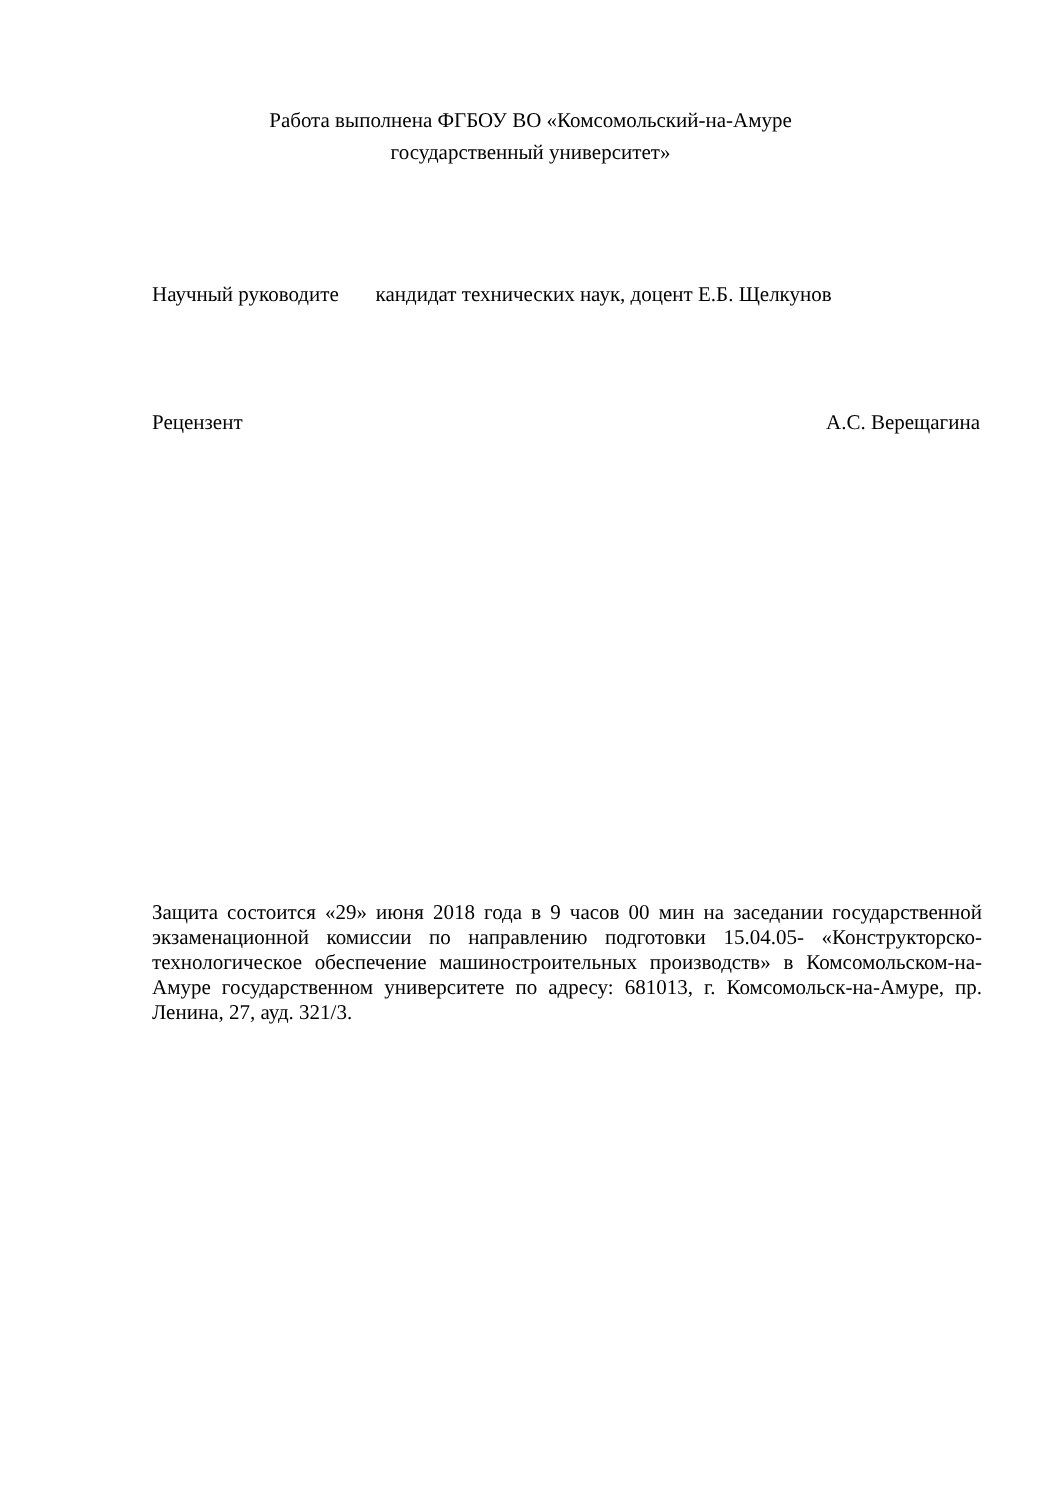Работа выполнена ФГБОУ ВО «Комсомольский-на-Амуре
государственный университет»
Научный руководите кандидат технических наук, доцент Е.Б. Щелкунов
Рецензент А.С. Верещагина
Защита состоится «29» июня 2018 года в 9 часов 00 мин на заседании государственной экзаменационной комиссии по направлению подготовки 15.04.05- «Конструкторско-технологическое обеспечение машиностроительных производств» в Комсомольском-на-Амуре государственном университете по адресу: 681013, г. Комсомольск-на-Амуре, пр. Ленина, 27, ауд. 321/3.